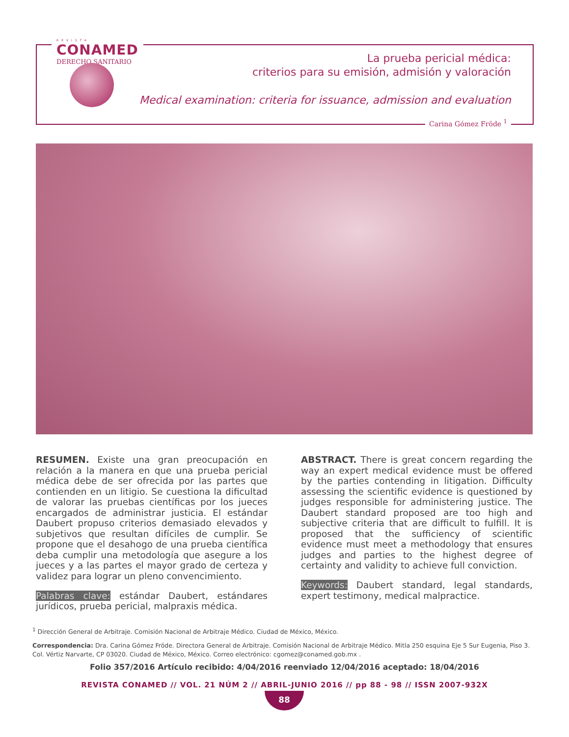REVISTA
CONAMED
DERECHO SANITARIO
La prueba pericial médica:
criterios para su emisión, admisión y valoración
Medical examination: criteria for issuance, admission and evaluation
Carina Gómez Fröde <sup>1</sup>
RESUMEN. Existe una gran preocupación en relación a la manera en que una prueba pericial médica debe de ser ofrecida por las partes que contienden en un litigio. Se cuestiona la dificultad de valorar las pruebas científicas por los jueces encargados de administrar justicia. El estándar Daubert propuso criterios demasiado elevados y subjetivos que resultan difíciles de cumplir. Se propone que el desahogo de una prueba científica deba cumplir una metodología que asegure a los jueces y a las partes el mayor grado de certeza y validez para lograr un pleno convencimiento.
Palabras clave: estándar Daubert, estándares jurídicos, prueba pericial, malpraxis médica.
ABSTRACT. There is great concern regarding the way an expert medical evidence must be offered by the parties contending in litigation. Difficulty assessing the scientific evidence is questioned by judges responsible for administering justice. The Daubert standard proposed are too high and subjective criteria that are difficult to fulfill. It is proposed that the sufficiency of scientific evidence must meet a methodology that ensures judges and parties to the highest degree of certainty and validity to achieve full conviction.
Keywords: Daubert standard, legal standards, expert testimony, medical malpractice.
<sup>1</sup> Dirección General de Arbitraje. Comisión Nacional de Arbitraje Médico. Ciudad de México, México.
Correspondencia: Dra. Carina Gómez Fröde. Directora General de Arbitraje. Comisión Nacional de Arbitraje Médico. Mitla 250 esquina Eje 5 Sur Eugenia, Piso 3. Col. Vértiz Narvarte, CP 03020. Ciudad de México, México. Correo electrónico: cgomez@conamed.gob.mx .
Folio 357/2016 Artículo recibido: 4/04/2016 reenviado 12/04/2016 aceptado: 18/04/2016
REVISTA CONAMED // VOL. 21 NÚM 2 // ABRIL-JUNIO 2016 // pp 88 - 98 // ISSN 2007-932X
88